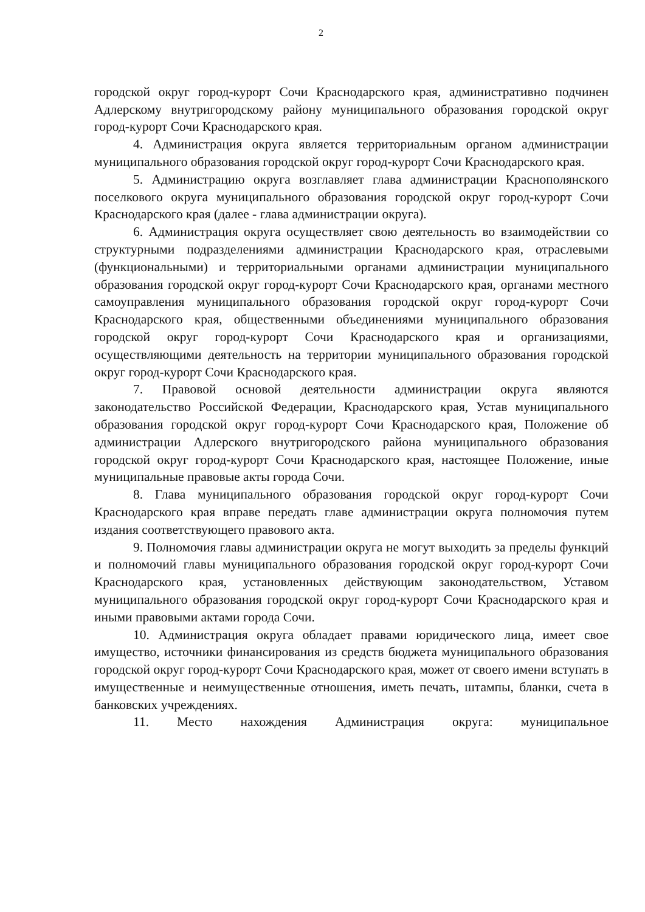2
городской округ город-курорт Сочи Краснодарского края, административно подчинен Адлерскому внутригородскому району муниципального образования городской округ город-курорт Сочи Краснодарского края.
4. Администрация округа является территориальным органом администрации муниципального образования городской округ город-курорт Сочи Краснодарского края.
5. Администрацию округа возглавляет глава администрации Краснополянского поселкового округа муниципального образования городской округ город-курорт Сочи Краснодарского края (далее - глава администрации округа).
6. Администрация округа осуществляет свою деятельность во взаимодействии со структурными подразделениями администрации Краснодарского края, отраслевыми (функциональными) и территориальными органами администрации муниципального образования городской округ город-курорт Сочи Краснодарского края, органами местного самоуправления муниципального образования городской округ город-курорт Сочи Краснодарского края, общественными объединениями муниципального образования городской округ город-курорт Сочи Краснодарского края и организациями, осуществляющими деятельность на территории муниципального образования городской округ город-курорт Сочи Краснодарского края.
7. Правовой основой деятельности администрации округа являются законодательство Российской Федерации, Краснодарского края, Устав муниципального образования городской округ город-курорт Сочи Краснодарского края, Положение об администрации Адлерского внутригородского района муниципального образования городской округ город-курорт Сочи Краснодарского края, настоящее Положение, иные муниципальные правовые акты города Сочи.
8. Глава муниципального образования городской округ город-курорт Сочи Краснодарского края вправе передать главе администрации округа полномочия путем издания соответствующего правового акта.
9. Полномочия главы администрации округа не могут выходить за пределы функций и полномочий главы муниципального образования городской округ город-курорт Сочи Краснодарского края, установленных действующим законодательством, Уставом муниципального образования городской округ город-курорт Сочи Краснодарского края и иными правовыми актами города Сочи.
10. Администрация округа обладает правами юридического лица, имеет свое имущество, источники финансирования из средств бюджета муниципального образования городской округ город-курорт Сочи Краснодарского края, может от своего имени вступать в имущественные и неимущественные отношения, иметь печать, штампы, бланки, счета в банковских учреждениях.
11. Место нахождения Администрация округа: муниципальное